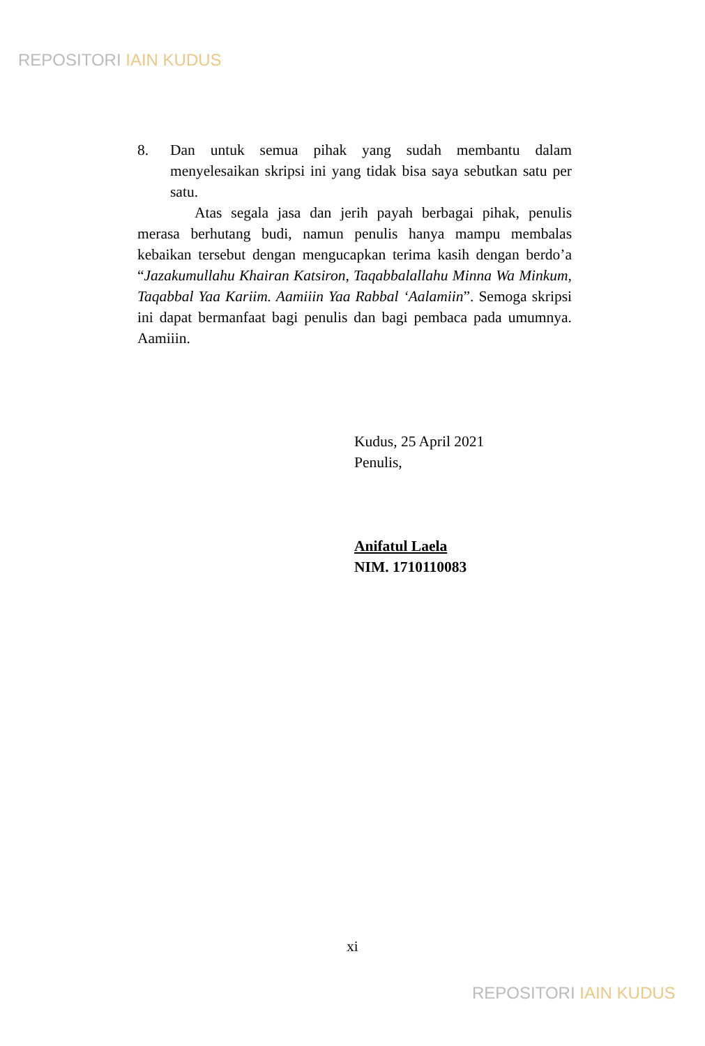REPOSITORI IAIN KUDUS
8. Dan untuk semua pihak yang sudah membantu dalam menyelesaikan skripsi ini yang tidak bisa saya sebutkan satu per satu.
Atas segala jasa dan jerih payah berbagai pihak, penulis merasa berhutang budi, namun penulis hanya mampu membalas kebaikan tersebut dengan mengucapkan terima kasih dengan berdo’a “Jazakumullahu Khairan Katsiron, Taqabbalallahu Minna Wa Minkum, Taqabbal Yaa Kariim. Aamiiin Yaa Rabbal ‘Aalamiin”. Semoga skripsi ini dapat bermanfaat bagi penulis dan bagi pembaca pada umumnya. Aamiiin.
Kudus, 25 April 2021
Penulis,
Anifatul Laela
NIM. 1710110083
xi
REPOSITORI IAIN KUDUS